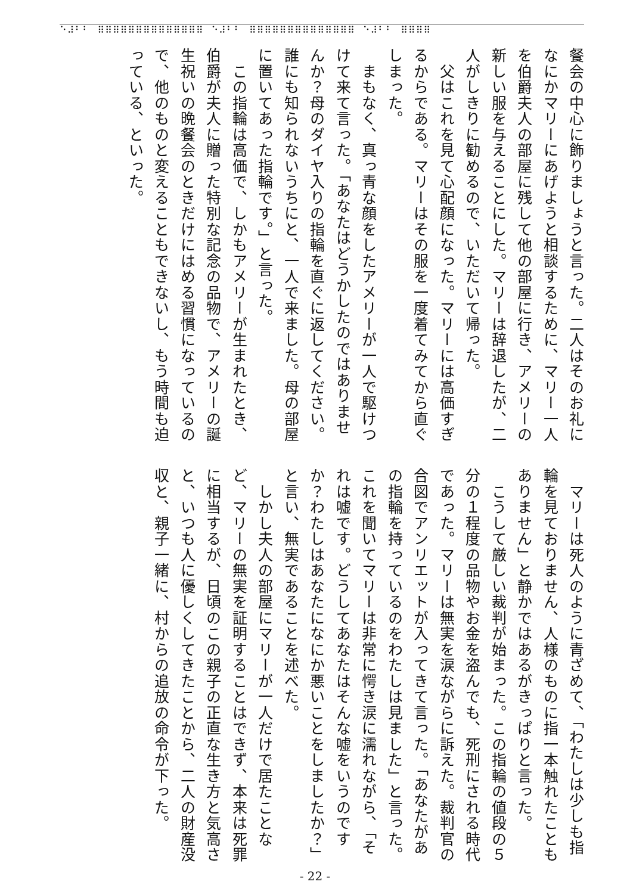⠑⠼⠃⠃⠀⠿⠿⠿⠿⠿⠿⠿⠿⠿⠿⠿⠿⠿⠿⠀⠑⠼⠃⠃⠀⠿⠿⠿⠿⠿⠿⠿⠿⠿⠿⠿⠿⠿⠿⠀⠑⠼⠃⠃⠀⠿⠿⠿⠿
餐会の中心に飾りましょうと言った。二人はそのお礼になにかマリーにあげようと相談するために、マリー一人を伯爵夫人の部屋に残して他の部屋に行き、アメリーの新しい服を与えることにした。マリーは辞退したが、二人がしきりに勧めるので、いただいて帰った。
　父はこれを見て心配顔になった。マリーには高価すぎるからである。マリーはその服を一度着てみてから直ぐしまった。
　まもなく、真っ青な顔をしたアメリーが一人で駆けつけて来て言った。「あなたはどうかしたのではありませんか？母のダイヤ入りの指輪を直ぐに返してください。誰にも知られないうちにと、一人で来ました。母の部屋に置いてあった指輪です。」と言った。
　この指輪は高価で、しかもアメリーが生まれたとき、伯爵が夫人に贈った特別な記念の品物で、アメリーの誕生祝いの晩餐会のときだけにはめる習慣になっているので、他のものと変えることもできないし、もう時間も迫っている、といった。
　マリーは死人のように青ざめて、「わたしは少しも指輪を見ておりません、人様のものに指一本触れたこともありません」と静かではあるがきっぱりと言った。
　こうして厳しい裁判が始まった。この指輪の値段の５分の１程度の品物やお金を盗んでも、死刑にされる時代であった。マリーは無実を涙ながらに訴えた。裁判官の合図でアンリエットが入ってきて言った。「あなたがあの指輪を持っているのをわたしは見ました」と言った。これを聞いてマリーは非常に愕き涙に濡れながら、「それは嘘です。どうしてあなたはそんな嘘をいうのですか？わたしはあなたになにか悪いことをしましたか？」と言い、無実であることを述べた。
　しかし夫人の部屋にマリーが一人だけで居たことなど、マリーの無実を証明することはできず、本来は死罪に相当するが、日頃のこの親子の正直な生き方と気高さと、いつも人に優しくしてきたことから、二人の財産没収と、親子一緒に、村からの追放の命令が下った。
- 22 -